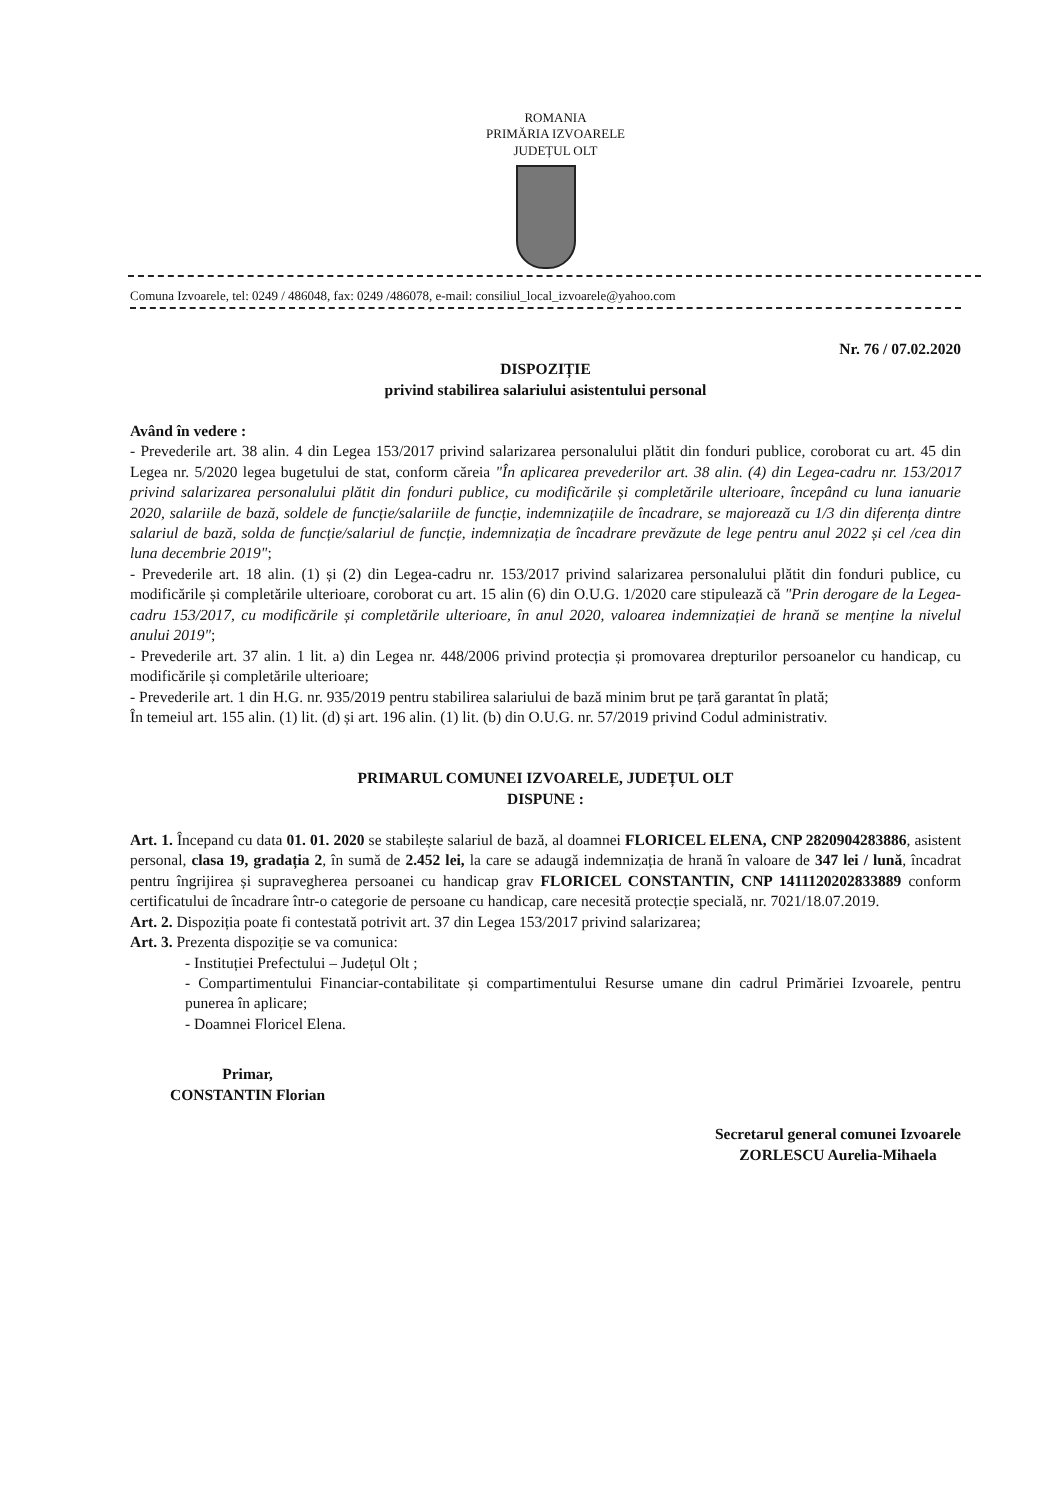ROMANIA
PRIMĂRIA IZVOARELE
JUDEȚUL OLT
Comuna Izvoarele, tel: 0249 / 486048, fax: 0249 /486078, e-mail: consiliul_local_izvoarele@yahoo.com
Nr. 76 / 07.02.2020
DISPOZIȚIE
privind stabilirea salariului asistentului personal
Având în vedere :
- Prevederile art. 38 alin. 4 din Legea 153/2017 privind salarizarea personalului plătit din fonduri publice, coroborat cu art. 45 din Legea nr. 5/2020 legea bugetului de stat, conform căreia "În aplicarea prevederilor art. 38 alin. (4) din Legea-cadru nr. 153/2017 privind salarizarea personalului plătit din fonduri publice, cu modificările și completările ulterioare, începând cu luna ianuarie 2020, salariile de bază, soldele de funcție/salariile de funcție, indemnizațiile de încadrare, se majorează cu 1/3 din diferența dintre salariul de bază, solda de funcție/salariul de funcție, indemnizația de încadrare prevăzute de lege pentru anul 2022 și cel /cea din luna decembrie 2019";
- Prevederile art. 18 alin. (1) și (2) din Legea-cadru nr. 153/2017 privind salarizarea personalului plătit din fonduri publice, cu modificările și completările ulterioare, coroborat cu art. 15 alin (6) din O.U.G. 1/2020 care stipulează că "Prin derogare de la Legea-cadru 153/2017, cu modificările și completările ulterioare, în anul 2020, valoarea indemnizației de hrană se menține la nivelul anului 2019";
- Prevederile art. 37 alin. 1 lit. a) din Legea nr. 448/2006 privind protecția și promovarea drepturilor persoanelor cu handicap, cu modificările și completările ulterioare;
- Prevederile art. 1 din H.G. nr. 935/2019 pentru stabilirea salariului de bază minim brut pe țară garantat în plată;
În temeiul art. 155 alin. (1) lit. (d) și art. 196 alin. (1) lit. (b) din O.U.G. nr. 57/2019 privind Codul administrativ.
PRIMARUL COMUNEI IZVOARELE, JUDEȚUL OLT
DISPUNE :
Art. 1. Începand cu data 01. 01. 2020 se stabilește salariul de bază, al doamnei FLORICEL ELENA, CNP 2820904283886, asistent personal, clasa 19, gradația 2, în sumă de 2.452 lei, la care se adaugă indemnizația de hrană în valoare de 347 lei / lună, încadrat pentru îngrijirea și supravegherea persoanei cu handicap grav FLORICEL CONSTANTIN, CNP 1411120202833889 conform certificatului de încadrare într-o categorie de persoane cu handicap, care necesită protecție specială, nr. 7021/18.07.2019.
Art. 2. Dispoziția poate fi contestată potrivit art. 37 din Legea 153/2017 privind salarizarea;
Art. 3. Prezenta dispoziție se va comunica:
- Instituției Prefectului – Județul Olt ;
- Compartimentului Financiar-contabilitate și compartimentului Resurse umane din cadrul Primăriei Izvoarele, pentru punerea în aplicare;
- Doamnei Floricel Elena.
Primar,
CONSTANTIN Florian
Secretarul general comunei Izvoarele
ZORLESCU Aurelia-Mihaela